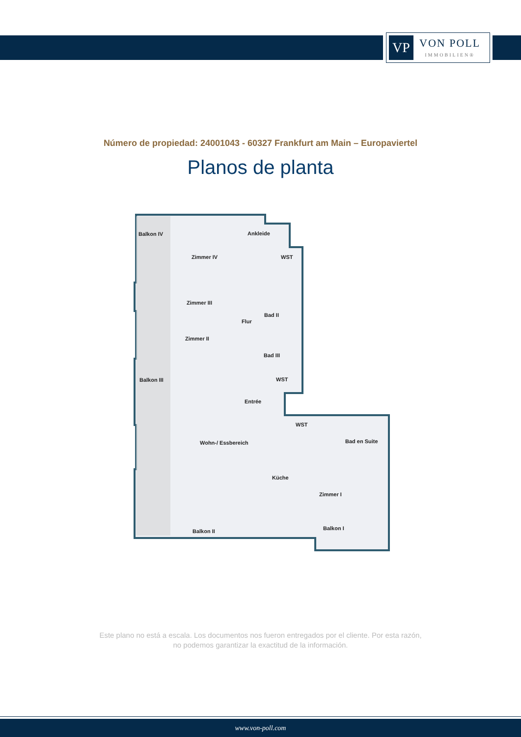VP
VON POLL
IMMOBILIEN®
Número de propiedad: 24001043 - 60327 Frankfurt am Main – Europaviertel
Planos de planta
Balkon IV
Zimmer IV
Ankleide
WST
Zimmer III
Flur
Bad II
Zimmer II
Bad III
Balkon III
WST
Entrée
WST
Wohn-/ Essbereich
Bad en Suite
Küche
Zimmer I
Balkon II
Balkon I
Este plano no está a escala. Los documentos nos fueron entregados por el cliente. Por esta razón, no podemos garantizar la exactitud de la información.
www.von-poll.com